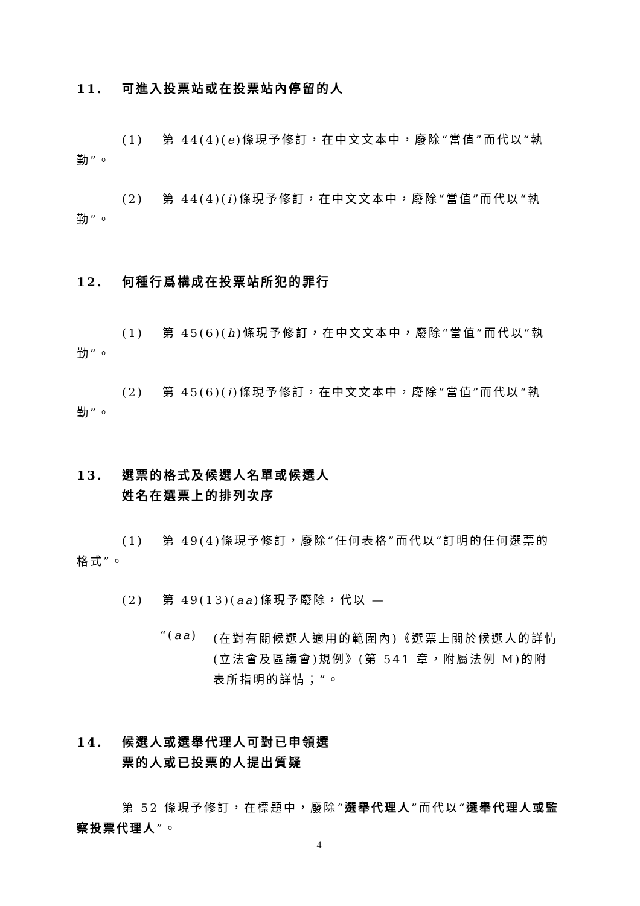11. 可進入投票站或在投票站內停留的人
(1)　 第 44(4)(e)條現予修訂，在中文文本中，廢除“當值”而代以“執勤”。
(2)　 第 44(4)(i)條現予修訂，在中文文本中，廢除“當值”而代以“執勤”。
12. 何種行爲構成在投票站所犯的罪行
(1)　 第 45(6)(h)條現予修訂，在中文文本中，廢除“當值”而代以“執勤”。
(2)　 第 45(6)(i)條現予修訂，在中文文本中，廢除“當值”而代以“執勤”。
13. 選票的格式及候選人名單或候選人
姓名在選票上的排列次序
(1)　 第 49(4)條現予修訂，廢除“任何表格”而代以“訂明的任何選票的格式”。
(2)　 第 49(13)(aa)條現予廢除，代以 —
“(aa)
(在對有關候選人適用的範圍內)《選票上關於候選人的詳情(立法會及區議會)規例》(第 541 章，附屬法例 M)的附表所指明的詳情；”。
14. 候選人或選舉代理人可對已申領選
票的人或已投票的人提出質疑
第 52 條現予修訂，在標題中，廢除“選舉代理人”而代以“選舉代理人或監察投票代理人”。
4